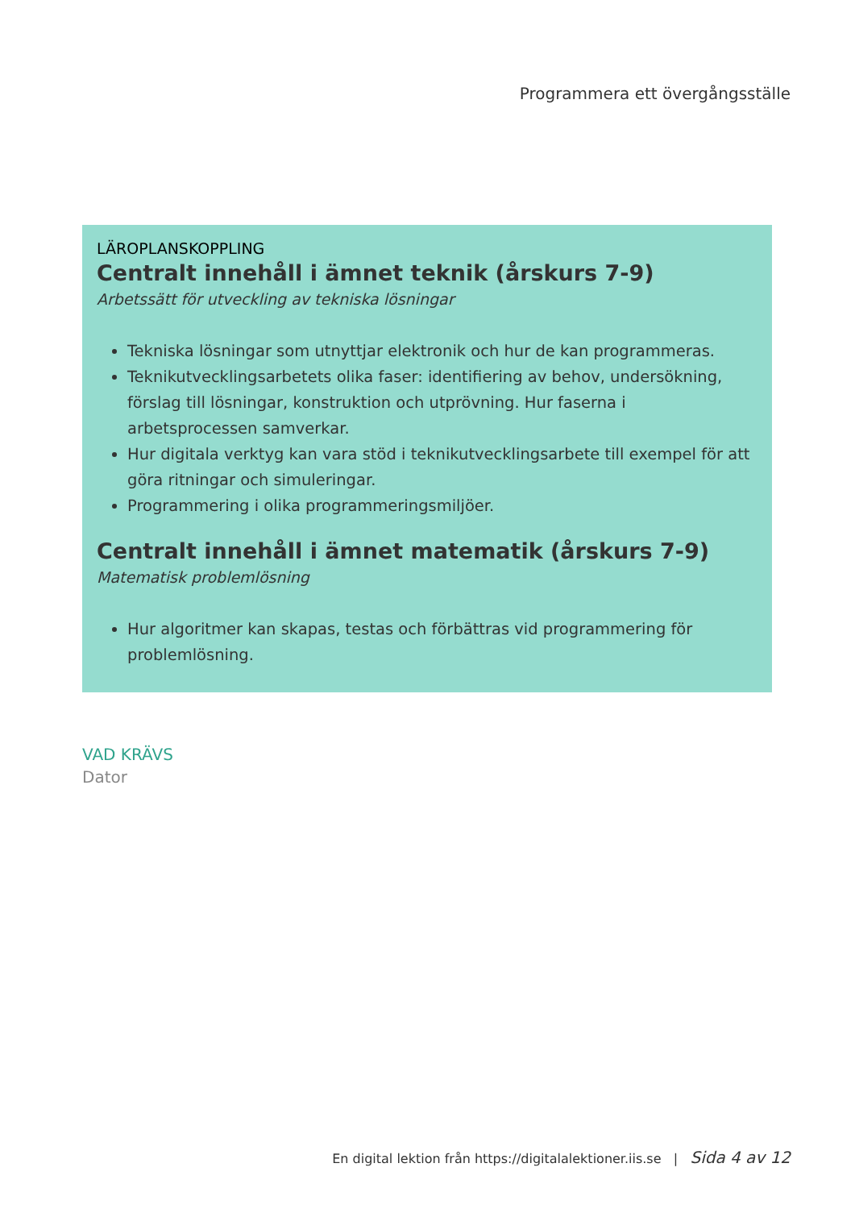Programmera ett övergångsställe
LÄROPLANSKOPPLING
Centralt innehåll i ämnet teknik (årskurs 7-9)
Arbetssätt för utveckling av tekniska lösningar
Tekniska lösningar som utnyttjar elektronik och hur de kan programmeras.
Teknikutvecklingsarbetets olika faser: identifiering av behov, undersökning, förslag till lösningar, konstruktion och utprövning. Hur faserna i arbetsprocessen samverkar.
Hur digitala verktyg kan vara stöd i teknikutvecklingsarbete till exempel för att göra ritningar och simuleringar.
Programmering i olika programmeringsmiljöer.
Centralt innehåll i ämnet matematik (årskurs 7-9)
Matematisk problemlösning
Hur algoritmer kan skapas, testas och förbättras vid programmering för problemlösning.
VAD KRÄVS
Dator
En digital lektion från https://digitalalektioner.iis.se | Sida 4 av 12